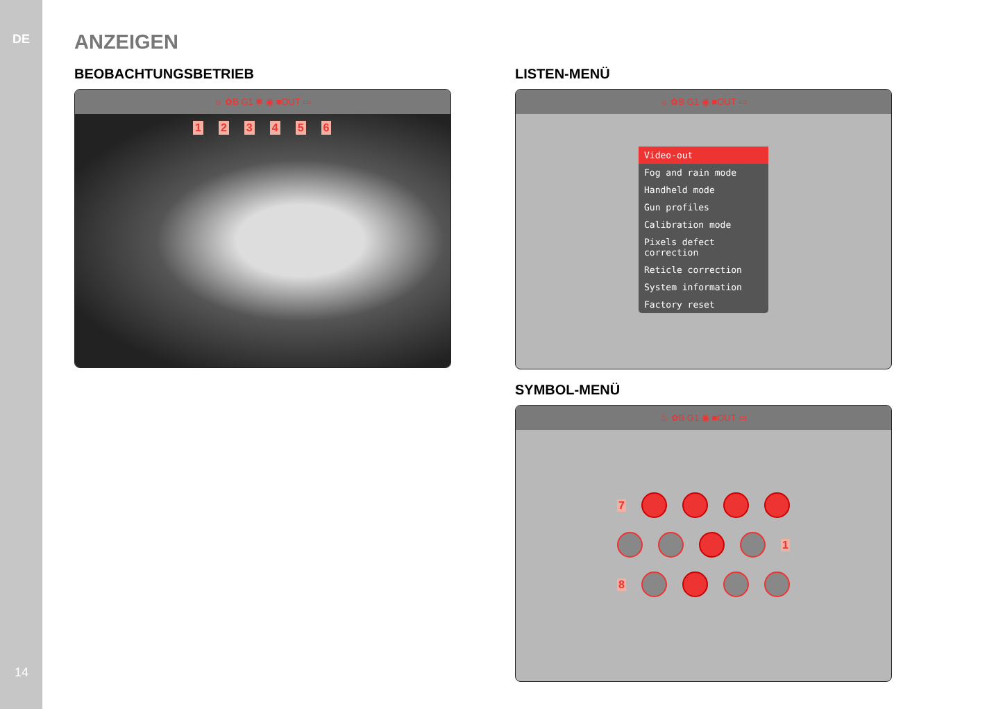DE
14
ANZEIGEN
BEOBACHTUNGSBETRIEB
☼ ✿B G1 ✱ ◉ ■OUT ▭
123456
LISTEN-MENÜ
☼ ✿B G1 ◉ ■OUT ▭
Video-out
Fog and rain mode
Handheld mode
Gun profiles
Calibration mode
Pixels defect correction
Reticle correction
System information
Factory reset
SYMBOL-MENÜ
♨ ✿B G1 ◉ ■OUT ▭
7
1
8